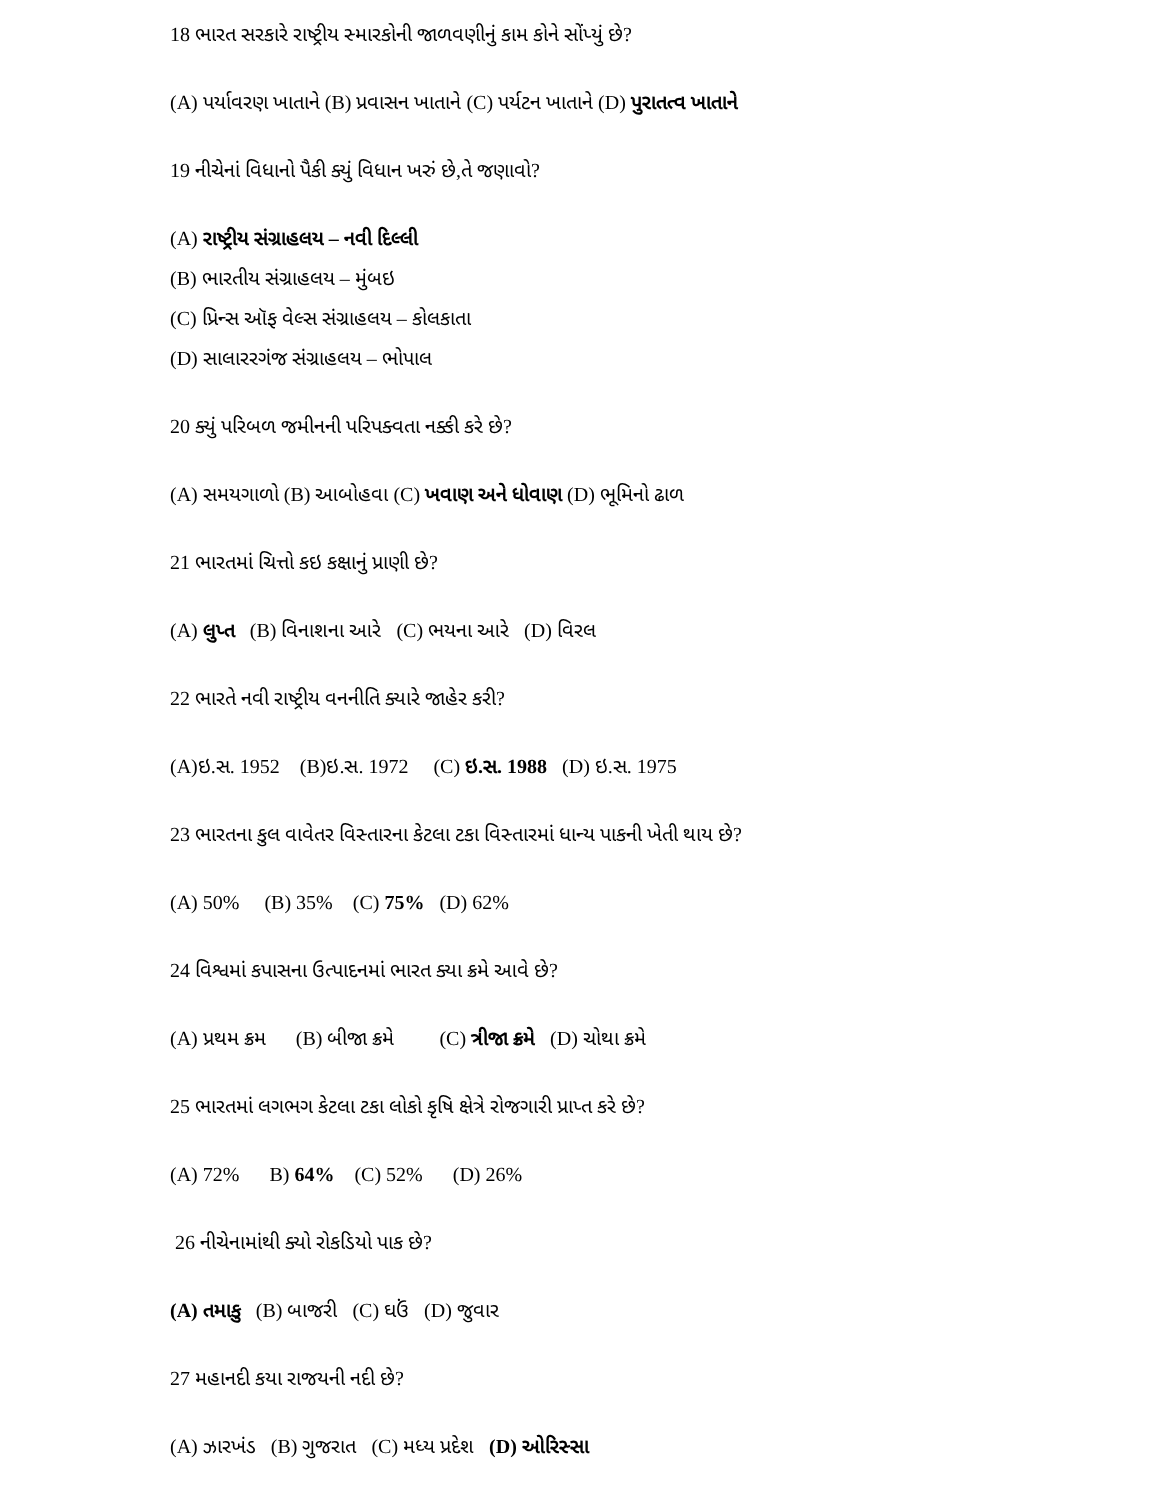18 ભારત સરકારે રાષ્ટ્રીય સ્મારકોની જાળવણીનું કામ કોને સોંપ્યું છે?
(A) પર્યાવરણ ખાતાને (B) પ્રવાસન ખાતાને (C) પર્યટન ખાતાને (D) પુરાતત્વ ખાતાને
19 નીચેનાં વિધાનો પૈકી ક્યું વિધાન ખરું છે,તે જણાવો?
(A) રાષ્ટ્રીય સંગ્રાહલય – નવી દિલ્લી
(B) ભારતીય સંગ્રાહલય – મુંબઇ
(C) પ્રિન્સ ઑફ વેલ્સ સંગ્રાહલય – કોલકાતા
(D) સાલારરગંજ સંગ્રાહલય – ભોપાલ
20 ક્યું પરિબળ જમીનની પરિપક્વતા નક્કી કરે છે?
(A) સમયગાળો (B) આબોહવા (C) ખવાણ અને ધોવાણ (D) ભૂમિનો ઢાળ
21 ભારતમાં ચિત્તો કઇ કક્ષાનું પ્રાણી છે?
(A) લુપ્ત (B) વિનાશના આરે (C) ભયના આરે (D) વિરલ
22 ભારતે નવી રાષ્ટ્રીય વનનીતિ ક્યારે જાહેર કરી?
(A)ઇ.સ. 1952 (B)ઇ.સ. 1972 (C) ઇ.સ. 1988 (D) ઇ.સ. 1975
23 ભારતના કુલ વાવેતર વિસ્તારના કેટલા ટકા વિસ્તારમાં ધાન્ય પાકની ખેતી થાય છે?
(A) 50% (B) 35% (C) 75% (D) 62%
24 વિશ્વમાં કપાસના ઉત્પાદનમાં ભારત ક્યા ક્રમે આવે છે?
(A) પ્રથમ ક્રમ (B) બીજા ક્રમે (C) ત્રીજા ક્રમે (D) ચોથા ક્રમે
25 ભારતમાં લગભગ કેટલા ટકા લોકો કૃષિ ક્ષેત્રે રોજગારી પ્રાપ્ત કરે છે?
(A) 72% B) 64% (C) 52% (D) 26%
26 નીચેનામાંથી ક્યો રોકડિયો પાક છે?
(A) તમાકુ (B) બાજરી (C) ઘઉં (D) જુવાર
27 મહાનદી કયા રાજયની નદી છે?
(A) ઝારખંડ (B) ગુજરાત (C) મધ્ય પ્રદેશ (D) ઓરિસ્સા